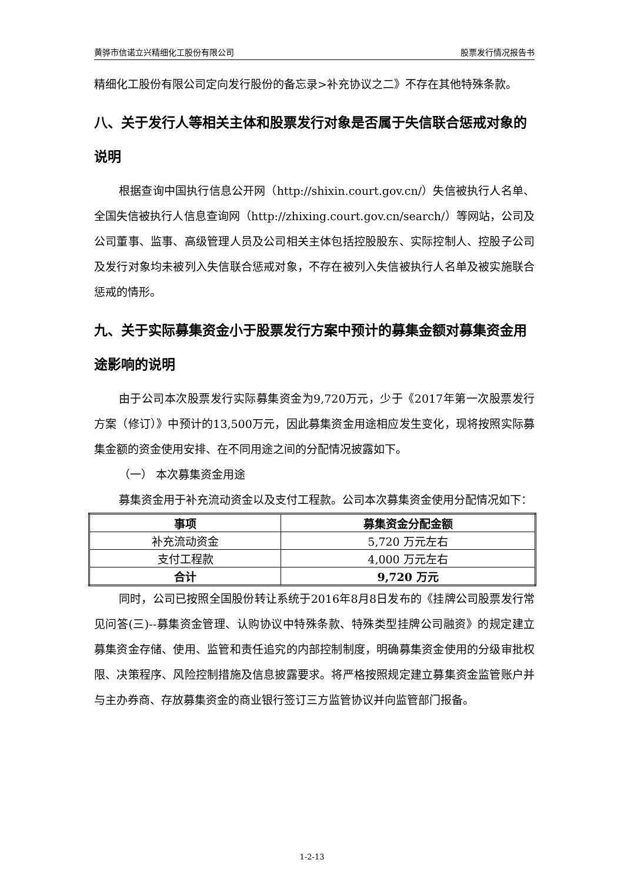黄骅市信诺立兴精细化工股份有限公司 股票发行情况报告书
精细化工股份有限公司定向发行股份的备忘录>补充协议之二》不存在其他特殊条款。
八、关于发行人等相关主体和股票发行对象是否属于失信联合惩戒对象的说明
根据查询中国执行信息公开网（http://shixin.court.gov.cn/）失信被执行人名单、全国失信被执行人信息查询网（http://zhixing.court.gov.cn/search/）等网站，公司及公司董事、监事、高级管理人员及公司相关主体包括控股股东、实际控制人、控股子公司及发行对象均未被列入失信联合惩戒对象，不存在被列入失信被执行人名单及被实施联合惩戒的情形。
九、关于实际募集资金小于股票发行方案中预计的募集金额对募集资金用途影响的说明
由于公司本次股票发行实际募集资金为9,720万元，少于《2017年第一次股票发行方案（修订）》中预计的13,500万元，因此募集资金用途相应发生变化，现将按照实际募集金额的资金使用安排、在不同用途之间的分配情况披露如下。
（一） 本次募集资金用途
募集资金用于补充流动资金以及支付工程款。公司本次募集资金使用分配情况如下：
| 事项 | 募集资金分配金额 |
| --- | --- |
| 补充流动资金 | 5,720 万元左右 |
| 支付工程款 | 4,000 万元左右 |
| 合计 | 9,720 万元 |
同时，公司已按照全国股份转让系统于2016年8月8日发布的《挂牌公司股票发行常见问答(三)--募集资金管理、认购协议中特殊条款、特殊类型挂牌公司融资》的规定建立募集资金存储、使用、监管和责任追究的内部控制制度，明确募集资金使用的分级审批权限、决策程序、风险控制措施及信息披露要求。将严格按照规定建立募集资金监管账户并与主办券商、存放募集资金的商业银行签订三方监管协议并向监管部门报备。
1-2-13